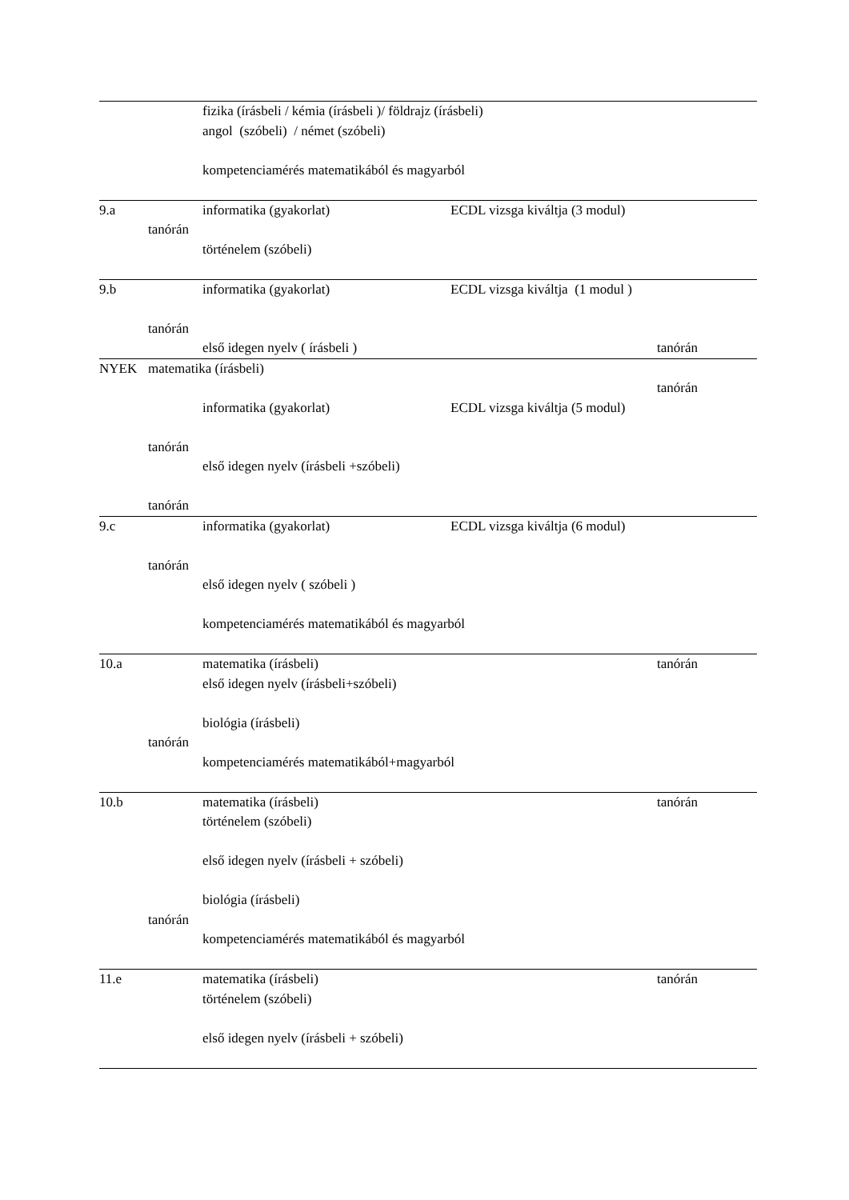fizika (írásbeli / kémia (írásbeli )/ földrajz (írásbeli)
angol (szóbeli) / német (szóbeli)
kompetenciamérés matematikából és magyarból
9.a informatika (gyakorlat) ECDL vizsga kiváltja (3 modul)
tanórán
történelem (szóbeli)
9.b informatika (gyakorlat) ECDL vizsga kiváltja (1 modul )
tanórán
első idegen nyelv ( írásbeli ) tanórán
NYEK matematika (írásbeli)
tanórán
informatika (gyakorlat) ECDL vizsga kiváltja (5 modul)
tanórán
első idegen nyelv (írásbeli +szóbeli)
tanórán
9.c informatika (gyakorlat) ECDL vizsga kiváltja (6 modul)
tanórán
első idegen nyelv ( szóbeli )
kompetenciamérés matematikából és magyarból
10.a matematika (írásbeli) tanórán
első idegen nyelv (írásbeli+szóbeli)
biológia (írásbeli)
tanórán
kompetenciamérés matematikából+magyarból
10.b matematika (írásbeli) tanórán
történelem (szóbeli)
első idegen nyelv (írásbeli + szóbeli)
biológia (írásbeli)
tanórán
kompetenciamérés matematikából és magyarból
11.e matematika (írásbeli) tanórán
történelem (szóbeli)
első idegen nyelv (írásbeli + szóbeli)